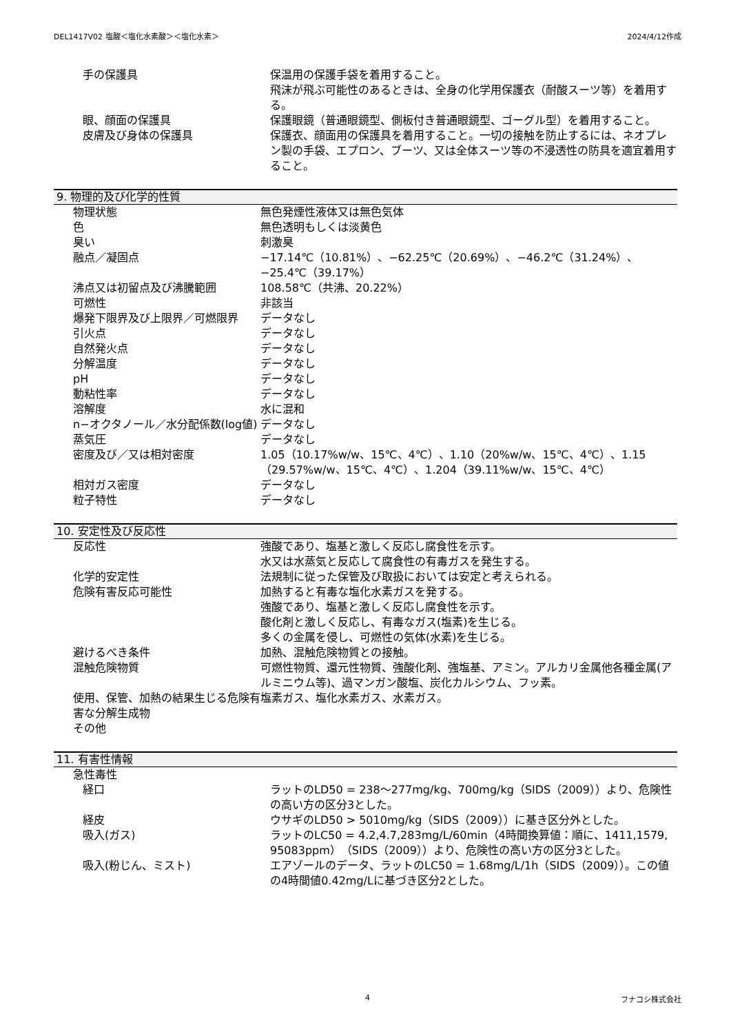DEL1417V02 塩酸＜塩化水素酸＞＜塩化水素＞ 2024/4/12作成
| 手の保護具 | 保温用の保護手袋を着用すること。 飛沫が飛ぶ可能性のあるときは、全身の化学用保護衣（耐酸スーツ等）を着用する。 |
| 眼、顔面の保護具 | 保護眼鏡（普通眼鏡型、側板付き普通眼鏡型、ゴーグル型）を着用すること。 |
| 皮膚及び身体の保護具 | 保護衣、顔面用の保護具を着用すること。一切の接触を防止するには、ネオプレン製の手袋、エプロン、ブーツ、又は全体スーツ等の不浸透性の防具を適宜着用すること。 |
9. 物理的及び化学的性質
| 物理状態 | 無色発煙性液体又は無色気体 |
| 色 | 無色透明もしくは淡黄色 |
| 臭い | 刺激臭 |
| 融点／凝固点 | −17.14℃（10.81%）、−62.25℃（20.69%）、−46.2℃（31.24%）、−25.4℃（39.17%） |
| 沸点又は初留点及び沸騰範囲 | 108.58℃（共沸、20.22%） |
| 可燃性 | 非該当 |
| 爆発下限界及び上限界／可燃限界 | データなし |
| 引火点 | データなし |
| 自然発火点 | データなし |
| 分解温度 | データなし |
| pH | データなし |
| 動粘性率 | データなし |
| 溶解度 | 水に混和 |
| n−オクタノール／水分配係数(log値) | データなし |
| 蒸気圧 | データなし |
| 密度及び／又は相対密度 | 1.05（10.17%w/w、15℃、4℃）、1.10（20%w/w、15℃、4℃）、1.15（29.57%w/w、15℃、4℃）、1.204（39.11%w/w、15℃、4℃） |
| 相対ガス密度 | データなし |
| 粒子特性 | データなし |
10. 安定性及び反応性
| 反応性 | 強酸であり、塩基と激しく反応し腐食性を示す。 水又は水蒸気と反応して腐食性の有毒ガスを発生する。 |
| 化学的安定性 | 法規制に従った保管及び取扱においては安定と考えられる。 |
| 危険有害反応可能性 | 加熱すると有毒な塩化水素ガスを発する。 強酸であり、塩基と激しく反応し腐食性を示す。 酸化剤と激しく反応し、有毒なガス(塩素)を生じる。 多くの金属を侵し、可燃性の気体(水素)を生じる。 |
| 避けるべき条件 | 加熱、混触危険物質との接触。 |
| 混触危険物質 | 可燃性物質、還元性物質、強酸化剤、強塩基、アミン。アルカリ金属他各種金属(アルミニウム等)、過マンガン酸塩、炭化カルシウム、フッ素。 |
| 使用、保管、加熱の結果生じる危険有害な分解生成物 | 塩素ガス、塩化水素ガス、水素ガス。 |
| その他 | |
11. 有害性情報
| 急性毒性 | |
| 経口 | ラットのLD50 = 238〜277mg/kg、700mg/kg（SIDS（2009））より、危険性の高い方の区分3とした。 |
| 経皮 | ウサギのLD50 > 5010mg/kg（SIDS（2009））に基き区分外とした。 |
| 吸入(ガス) | ラットのLC50 = 4.2,4.7,283mg/L/60min（4時間換算値：順に、1411,1579, 95083ppm）（SIDS（2009））より、危険性の高い方の区分3とした。 |
| 吸入(粉じん、ミスト) | エアゾールのデータ、ラットのLC50 = 1.68mg/L/1h（SIDS（2009））。この値の4時間値0.42mg/Lに基づき区分2とした。 |
4 フナコシ株式会社